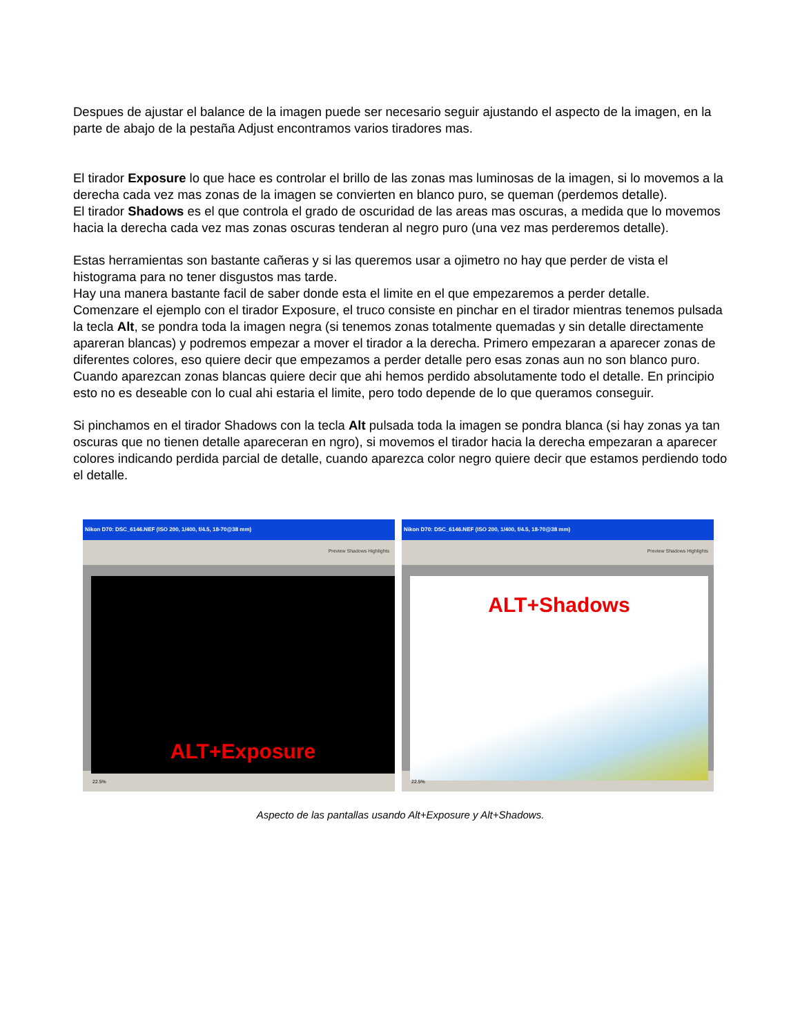Despues de ajustar el balance de la imagen puede ser necesario seguir ajustando el aspecto de la imagen, en la parte de abajo de la pestaña Adjust encontramos varios tiradores mas.
El tirador Exposure lo que hace es controlar el brillo de las zonas mas luminosas de la imagen, si lo movemos a la derecha cada vez mas zonas de la imagen se convierten en blanco puro, se queman (perdemos detalle).
El tirador Shadows es el que controla el grado de oscuridad de las areas mas oscuras, a medida que lo movemos hacia la derecha cada vez mas zonas oscuras tenderan al negro puro (una vez mas perderemos detalle).
Estas herramientas son bastante cañeras y si las queremos usar a ojimetro no hay que perder de vista el histograma para no tener disgustos mas tarde.
Hay una manera bastante facil de saber donde esta el limite en el que empezaremos a perder detalle.
Comenzare el ejemplo con el tirador Exposure, el truco consiste en pinchar en el tirador mientras tenemos pulsada la tecla Alt, se pondra toda la imagen negra (si tenemos zonas totalmente quemadas y sin detalle directamente apareran blancas) y podremos empezar a mover el tirador a la derecha. Primero empezaran a aparecer zonas de diferentes colores, eso quiere decir que empezamos a perder detalle pero esas zonas aun no son blanco puro. Cuando aparezcan zonas blancas quiere decir que ahi hemos perdido absolutamente todo el detalle. En principio esto no es deseable con lo cual ahi estaria el limite, pero todo depende de lo que queramos conseguir.
Si pinchamos en el tirador Shadows con la tecla Alt pulsada toda la imagen se pondra blanca (si hay zonas ya tan oscuras que no tienen detalle apareceran en ngro), si movemos el tirador hacia la derecha empezaran a aparecer colores indicando perdida parcial de detalle, cuando aparezca color negro quiere decir que estamos perdiendo todo el detalle.
Nikon D70: DSC_6146.NEF (ISO 200, 1/400, f/4.5, 18-70@38 mm)
Preview Shadows Highlights
ALT+Exposure
22.5%
Nikon D70: DSC_6146.NEF (ISO 200, 1/400, f/4.5, 18-70@38 mm)
Preview Shadows Highlights
ALT+Shadows
22.5%
Aspecto de las pantallas usando Alt+Exposure y Alt+Shadows.